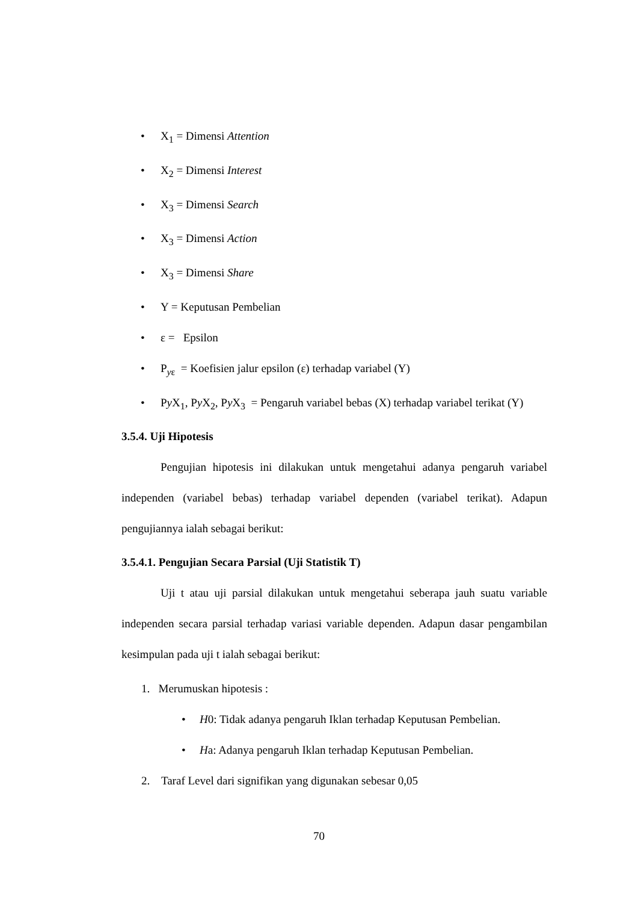• X<sub>1</sub> = Dimensi Attention
• X<sub>2</sub> = Dimensi Interest
• X<sub>3</sub> = Dimensi Search
• X<sub>3</sub> = Dimensi Action
• X<sub>3</sub> = Dimensi Share
• Y = Keputusan Pembelian
• ε = Epsilon
• P<sub>yε</sub> = Koefisien jalur epsilon (ε) terhadap variabel (Y)
• Py X<sub>1</sub>, Py X<sub>2</sub>, Py X<sub>3</sub> = Pengaruh variabel bebas (X) terhadap variabel terikat (Y)
3.5.4. Uji Hipotesis
Pengujian hipotesis ini dilakukan untuk mengetahui adanya pengaruh variabel independen (variabel bebas) terhadap variabel dependen (variabel terikat). Adapun pengujiannya ialah sebagai berikut:
3.5.4.1. Pengujian Secara Parsial (Uji Statistik T)
Uji t atau uji parsial dilakukan untuk mengetahui seberapa jauh suatu variable independen secara parsial terhadap variasi variable dependen. Adapun dasar pengambilan kesimpulan pada uji t ialah sebagai berikut:
1. Merumuskan hipotesis :
• H0: Tidak adanya pengaruh Iklan terhadap Keputusan Pembelian.
• Ha: Adanya pengaruh Iklan terhadap Keputusan Pembelian.
2. Taraf Level dari signifikan yang digunakan sebesar 0,05
70